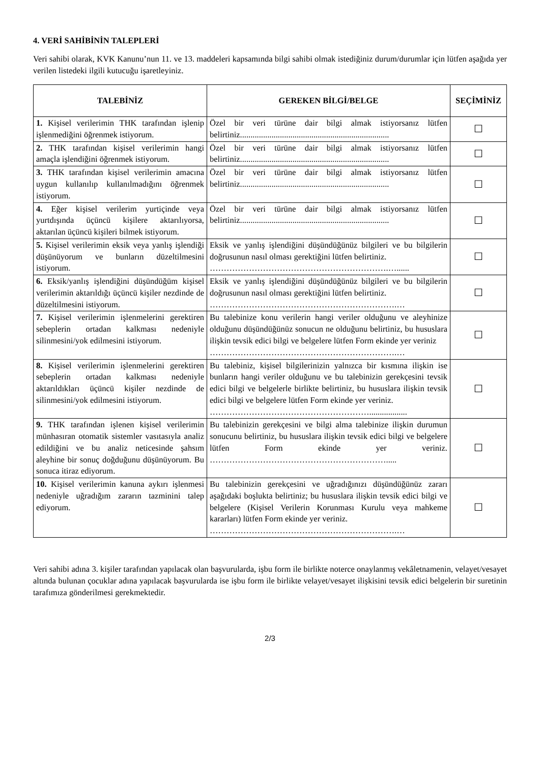4. VERİ SAHİBİNİN TALEPLERİ
Veri sahibi olarak, KVK Kanunu’nun 11. ve 13. maddeleri kapsamında bilgi sahibi olmak istediğiniz durum/durumlar için lütfen aşağıda yer verilen listedeki ilgili kutucuğu işaretleyiniz.
| TALEBİNİZ | GEREKEN BİLGİ/BELGE | SEÇİMİNİZ |
| --- | --- | --- |
| 1. Kişisel verilerimin THK tarafından işlenip işlenmediğini öğrenmek istiyorum. | Özel bir veri türüne dair bilgi almak istiyorsanız lütfen belirtiniz....................................................................... | ☐ |
| 2. THK tarafından kişisel verilerimin hangi amaçla işlendiğini öğrenmek istiyorum. | Özel bir veri türüne dair bilgi almak istiyorsanız lütfen belirtiniz....................................................................... | ☐ |
| 3. THK tarafından kişisel verilerimin amacına uygun kullanılıp kullanılmadığını öğrenmek istiyorum. | Özel bir veri türüne dair bilgi almak istiyorsanız lütfen belirtiniz....................................................................... | ☐ |
| 4. Eğer kişisel verilerim yurtiçinde veya yurtdışında üçüncü kişilere aktarılıyorsa, aktarılan üçüncü kişileri bilmek istiyorum. | Özel bir veri türüne dair bilgi almak istiyorsanız lütfen belirtiniz....................................................................... | ☐ |
| 5. Kişisel verilerimin eksik veya yanlış işlendiği düşünüyorum ve bunların düzeltilmesini istiyorum. | Eksik ve yanlış işlendiğini düşündüğünüz bilgileri ve bu bilgilerin doğrusunun nasıl olması gerektiğini lütfen belirtiniz. ……………………………………………………….…...... | ☐ |
| 6. Eksik/yanlış işlendiğini düşündüğüm kişisel verilerimin aktarıldığı üçüncü kişiler nezdinde de düzeltilmesini istiyorum. | Eksik ve yanlış işlendiğini düşündüğünüz bilgileri ve bu bilgilerin doğrusunun nasıl olması gerektiğini lütfen belirtiniz. ………………………………………………………….… | ☐ |
| 7. Kişisel verilerimin işlenmelerini gerektiren sebeplerin ortadan kalkması nedeniyle silinmesini/yok edilmesini istiyorum. | Bu talebinize konu verilerin hangi veriler olduğunu ve aleyhinize olduğunu düşündüğünüz sonucun ne olduğunu belirtiniz, bu hususlara ilişkin tevsik edici bilgi ve belgelere lütfen Form ekinde yer veriniz ………………………………………………………….… | ☐ |
| 8. Kişisel verilerimin işlenmelerini gerektiren sebeplerin ortadan kalkması nedeniyle aktarıldıkları üçüncü kişiler nezdinde de silinmesini/yok edilmesini istiyorum. | Bu talebiniz, kişisel bilgilerinizin yalnızca bir kısmına ilişkin ise bunların hangi veriler olduğunu ve bu talebinizin gerekçesini tevsik edici bilgi ve belgelerle birlikte belirtiniz, bu hususlara ilişkin tevsik edici bilgi ve belgelere lütfen Form ekinde yer veriniz. ………………………………………………….................. | ☐ |
| 9. THK tarafından işlenen kişisel verilerimin münhasıran otomatik sistemler vasıtasıyla analiz edildiğini ve bu analiz neticesinde şahsım aleyhine bir sonuç doğduğunu düşünüyorum. Bu sonuca itiraz ediyorum. | Bu talebinizin gerekçesini ve bilgi alma talebinize ilişkin durumun sonucunu belirtiniz, bu hususlara ilişkin tevsik edici bilgi ve belgelere lütfen Form ekinde yer veriniz. ………………………………………………………..... | ☐ |
| 10. Kişisel verilerimin kanuna aykırı işlenmesi nedeniyle uğradığım zararın tazminini talep ediyorum. | Bu talebinizin gerekçesini ve uğradığınızı düşündüğünüz zararı aşağıdaki boşlukta belirtiniz; bu hususlara ilişkin tevsik edici bilgi ve belgelere (Kişisel Verilerin Korunması Kurulu veya mahkeme kararları) lütfen Form ekinde yer veriniz. ………………………………………………………….… | ☐ |
Veri sahibi adına 3. kişiler tarafından yapılacak olan başvurularda, işbu form ile birlikte noterce onaylanmış vekâletnamenin, velayet/vesayet altında bulunan çocuklar adına yapılacak başvurularda ise işbu form ile birlikte velayet/vesayet ilişkisini tevsik edici belgelerin bir suretinin tarafımıza gönderilmesi gerekmektedir.
2/3